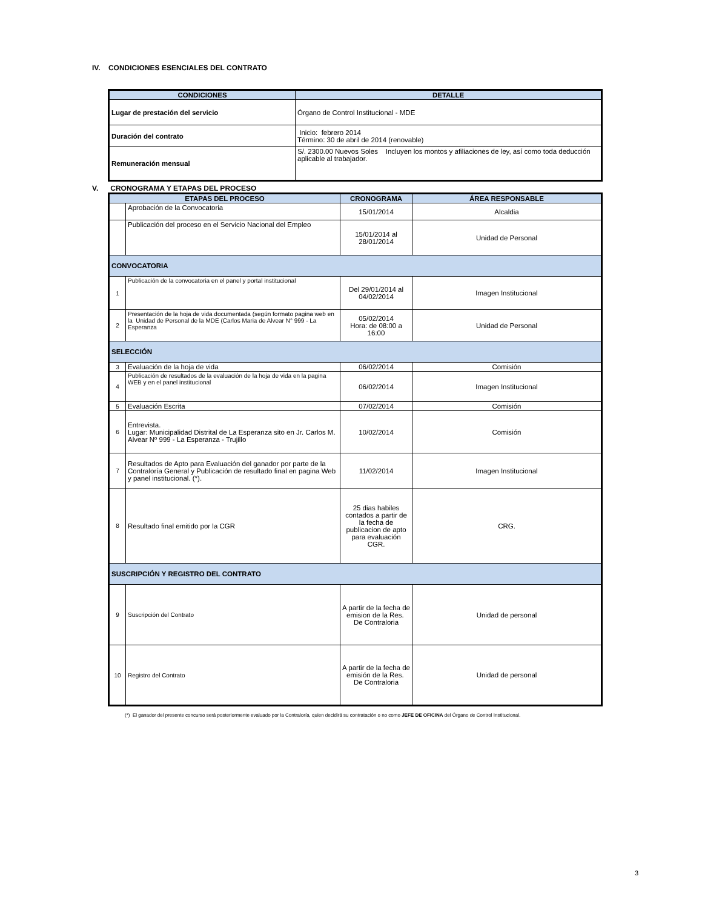IV. CONDICIONES ESENCIALES DEL CONTRATO
| CONDICIONES | DETALLE |
| --- | --- |
| Lugar de prestación del servicio | Órgano de Control Institucional - MDE |
| Duración del contrato | Inicio: febrero 2014 Término: 30 de abril de 2014 (renovable) |
| Remuneración mensual | S/. 2300.00 Nuevos Soles Incluyen los montos y afiliaciones de ley, así como toda deducción aplicable al trabajador. |
V. CRONOGRAMA Y ETAPAS DEL PROCESO
| ETAPAS DEL PROCESO | | CRONOGRAMA | ÁREA RESPONSABLE |
| --- | --- | --- | --- |
| | Aprobación de la Convocatoria | 15/01/2014 | Alcaldia |
| | Publicación del proceso en el Servicio Nacional del Empleo | 15/01/2014 al 28/01/2014 | Unidad de Personal |
| CONVOCATORIA | | | |
| 1 | Publicación de la convocatoria en el panel y portal institucional | Del 29/01/2014 al 04/02/2014 | Imagen Institucional |
| 2 | Presentación de la hoja de vida documentada (según formato pagina web en la Unidad de Personal de la MDE (Carlos Maria de Alvear N° 999 - La Esperanza | 05/02/2014 Hora: de 08:00 a 16:00 | Unidad de Personal |
| SELECCIÓN | | | |
| 3 | Evaluación de la hoja de vida | 06/02/2014 | Comisión |
| 4 | Publicación de resultados de la evaluación de la hoja de vida en la pagina WEB y en el panel institucional | 06/02/2014 | Imagen Institucional |
| 5 | Evaluación Escrita | 07/02/2014 | Comisión |
| 6 | Entrevista. Lugar: Municipalidad Distrital de La Esperanza sito en Jr. Carlos M. Alvear Nº 999 - La Esperanza - Trujillo | 10/02/2014 | Comisión |
| 7 | Resultados de Apto para Evaluación del ganador por parte de la Contraloría General y Publicación de resultado final en pagina Web y panel institucional. (*). | 11/02/2014 | Imagen Institucional |
| 8 | Resultado final emitido por la CGR | 25 dias habiles contados a partir de la fecha de publicacion de apto para evaluación CGR. | CRG. |
| SUSCRIPCIÓN Y REGISTRO DEL CONTRATO | | | |
| 9 | Suscripción del Contrato | A partir de la fecha de emision de la Res. De Contraloria | Unidad de personal |
| 10 | Registro del Contrato | A partir de la fecha de emisión de la Res. De Contraloria | Unidad de personal |
(*) El ganador del presente concurso será posteriormente evaluado por la Contraloría, quien decidirá su contratación o no como JEFE DE OFICINA del Órgano de Control Institucional.
3